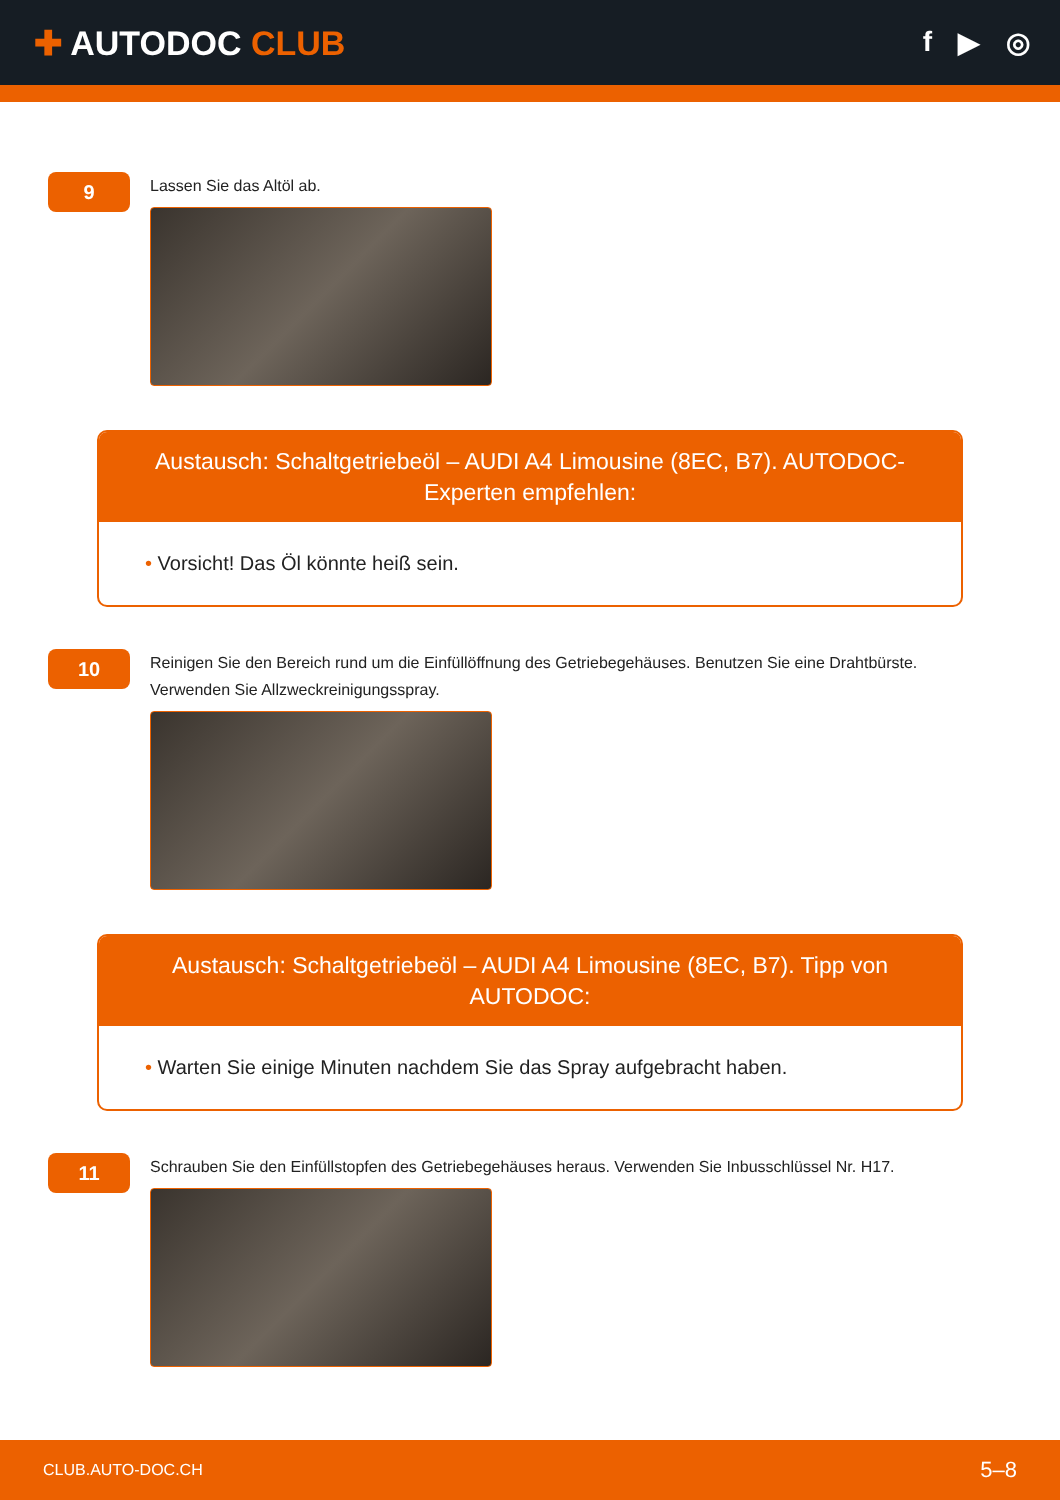✚ AUTODOC CLUB
f ▶ ◎
9
Lassen Sie das Altöl ab.
Austausch: Schaltgetriebeöl – AUDI A4 Limousine (8EC, B7). AUTODOC-Experten empfehlen:
• Vorsicht! Das Öl könnte heiß sein.
10
Reinigen Sie den Bereich rund um die Einfüllöffnung des Getriebegehäuses. Benutzen Sie eine Drahtbürste. Verwenden Sie Allzweckreinigungsspray.
Austausch: Schaltgetriebeöl – AUDI A4 Limousine (8EC, B7). Tipp von AUTODOC:
• Warten Sie einige Minuten nachdem Sie das Spray aufgebracht haben.
11
Schrauben Sie den Einfüllstopfen des Getriebegehäuses heraus. Verwenden Sie Inbusschlüssel Nr. H17.
CLUB.AUTO-DOC.CH 5–8